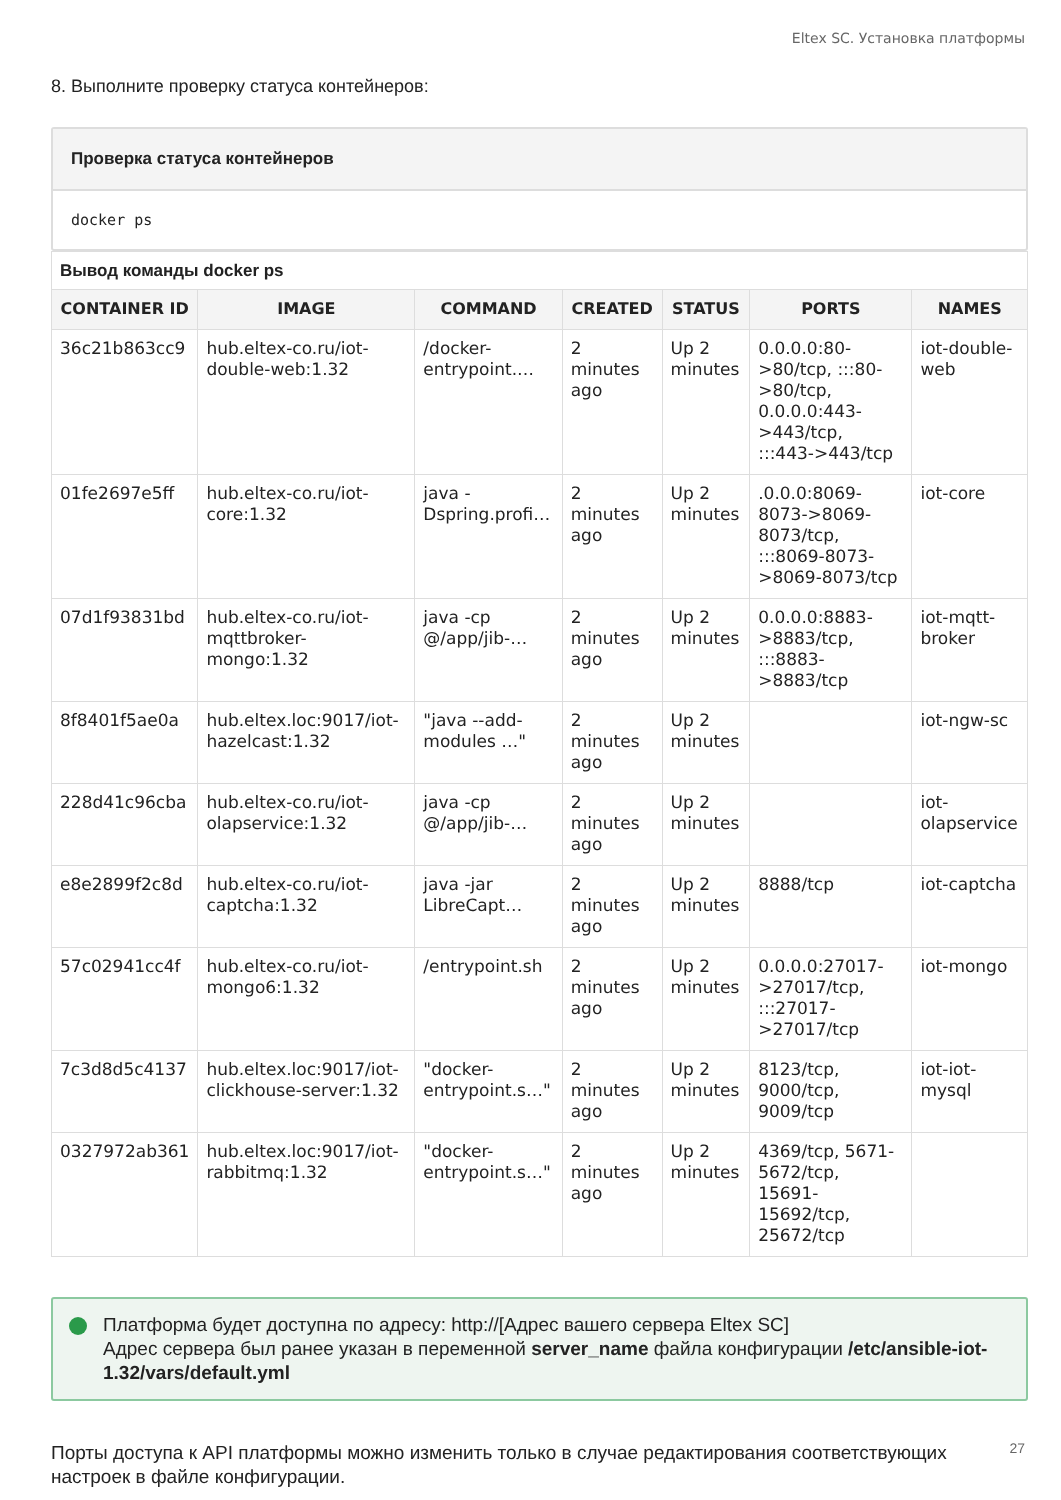Eltex SC. Установка платформы
8. Выполните проверку статуса контейнеров:
Проверка статуса контейнеров
docker ps
| Вывод команды docker ps | | | | | | |
| CONTAINER ID | IMAGE | COMMAND | CREATED | STATUS | PORTS | NAMES |
| 36c21b863cc9 | hub.eltex-co.ru/iot-double-web:1.32 | /docker-entrypoint.… | 2 minutes ago | Up 2 minutes | 0.0.0.0:80->80/tcp, :::80->80/tcp, 0.0.0.0:443->443/tcp, :::443->443/tcp | iot-double-web |
| 01fe2697e5ff | hub.eltex-co.ru/iot-core:1.32 | java -Dspring.profi… | 2 minutes ago | Up 2 minutes | .0.0.0:8069-8073->8069-8073/tcp, :::8069-8073->8069-8073/tcp | iot-core |
| 07d1f93831bd | hub.eltex-co.ru/iot-mqttbroker-mongo:1.32 | java -cp @/app/jib-… | 2 minutes ago | Up 2 minutes | 0.0.0.0:8883->8883/tcp, :::8883->8883/tcp | iot-mqtt-broker |
| 8f8401f5ae0a | hub.eltex.loc:9017/iot-hazelcast:1.32 | "java --add-modules …" | 2 minutes ago | Up 2 minutes | | iot-ngw-sc |
| 228d41c96cba | hub.eltex-co.ru/iot-olapservice:1.32 | java -cp @/app/jib-… | 2 minutes ago | Up 2 minutes | | iot-olapservice |
| e8e2899f2c8d | hub.eltex-co.ru/iot-captcha:1.32 | java -jar LibreCapt… | 2 minutes ago | Up 2 minutes | 8888/tcp | iot-captcha |
| 57c02941cc4f | hub.eltex-co.ru/iot-mongo6:1.32 | /entrypoint.sh | 2 minutes ago | Up 2 minutes | 0.0.0.0:27017->27017/tcp, :::27017->27017/tcp | iot-mongo |
| 7c3d8d5c4137 | hub.eltex.loc:9017/iot-clickhouse-server:1.32 | "docker-entrypoint.s…" | 2 minutes ago | Up 2 minutes | 8123/tcp, 9000/tcp, 9009/tcp | iot-iot-mysql |
| 0327972ab361 | hub.eltex.loc:9017/iot-rabbitmq:1.32 | "docker-entrypoint.s…" | 2 minutes ago | Up 2 minutes | 4369/tcp, 5671-5672/tcp, 15691-15692/tcp, 25672/tcp | |
Платформа будет доступна по адресу: http://[Адрес вашего сервера Eltex SC]
Адрес сервера был ранее указан в переменной server_name файла конфигурации /etc/ansible-iot-1.32/vars/default.yml
Порты доступа к API платформы можно изменить только в случае редактирования соответствующих настроек в файле конфигурации.
27